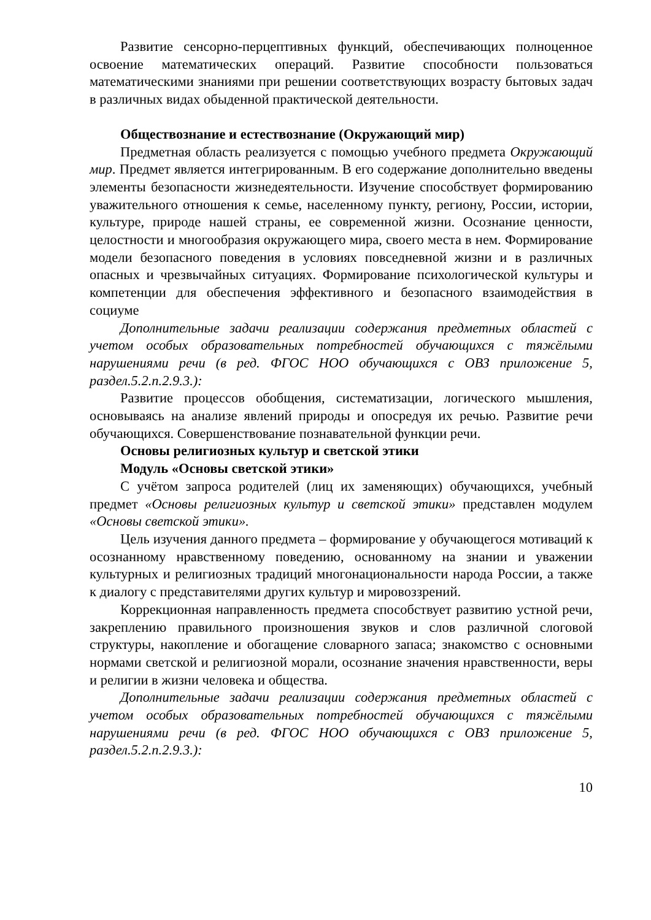Развитие сенсорно-перцептивных функций, обеспечивающих полноценное освоение математических операций. Развитие способности пользоваться математическими знаниями при решении соответствующих возрасту бытовых задач в различных видах обыденной практической деятельности.
Обществознание и естествознание (Окружающий мир)
Предметная область реализуется с помощью учебного предмета Окружающий мир. Предмет является интегрированным. В его содержание дополнительно введены элементы безопасности жизнедеятельности. Изучение способствует формированию уважительного отношения к семье, населенному пункту, региону, России, истории, культуре, природе нашей страны, ее современной жизни. Осознание ценности, целостности и многообразия окружающего мира, своего места в нем. Формирование модели безопасного поведения в условиях повседневной жизни и в различных опасных и чрезвычайных ситуациях. Формирование психологической культуры и компетенции для обеспечения эффективного и безопасного взаимодействия в социуме
Дополнительные задачи реализации содержания предметных областей с учетом особых образовательных потребностей обучающихся с тяжёлыми нарушениями речи (в ред. ФГОС НОО обучающихся с ОВЗ приложение 5, раздел.5.2.п.2.9.3.):
Развитие процессов обобщения, систематизации, логического мышления, основываясь на анализе явлений природы и опосредуя их речью. Развитие речи обучающихся. Совершенствование познавательной функции речи.
Основы религиозных культур и светской этики
Модуль «Основы светской этики»
С учётом запроса родителей (лиц их заменяющих) обучающихся, учебный предмет «Основы религиозных культур и светской этики» представлен модулем «Основы светской этики».
Цель изучения данного предмета – формирование у обучающегося мотиваций к осознанному нравственному поведению, основанному на знании и уважении культурных и религиозных традиций многонациональности народа России, а также к диалогу с представителями других культур и мировоззрений.
Коррекционная направленность предмета способствует развитию устной речи, закреплению правильного произношения звуков и слов различной слоговой структуры, накопление и обогащение словарного запаса; знакомство с основными нормами светской и религиозной морали, осознание значения нравственности, веры и религии в жизни человека и общества.
Дополнительные задачи реализации содержания предметных областей с учетом особых образовательных потребностей обучающихся с тяжёлыми нарушениями речи (в ред. ФГОС НОО обучающихся с ОВЗ приложение 5, раздел.5.2.п.2.9.3.):
10